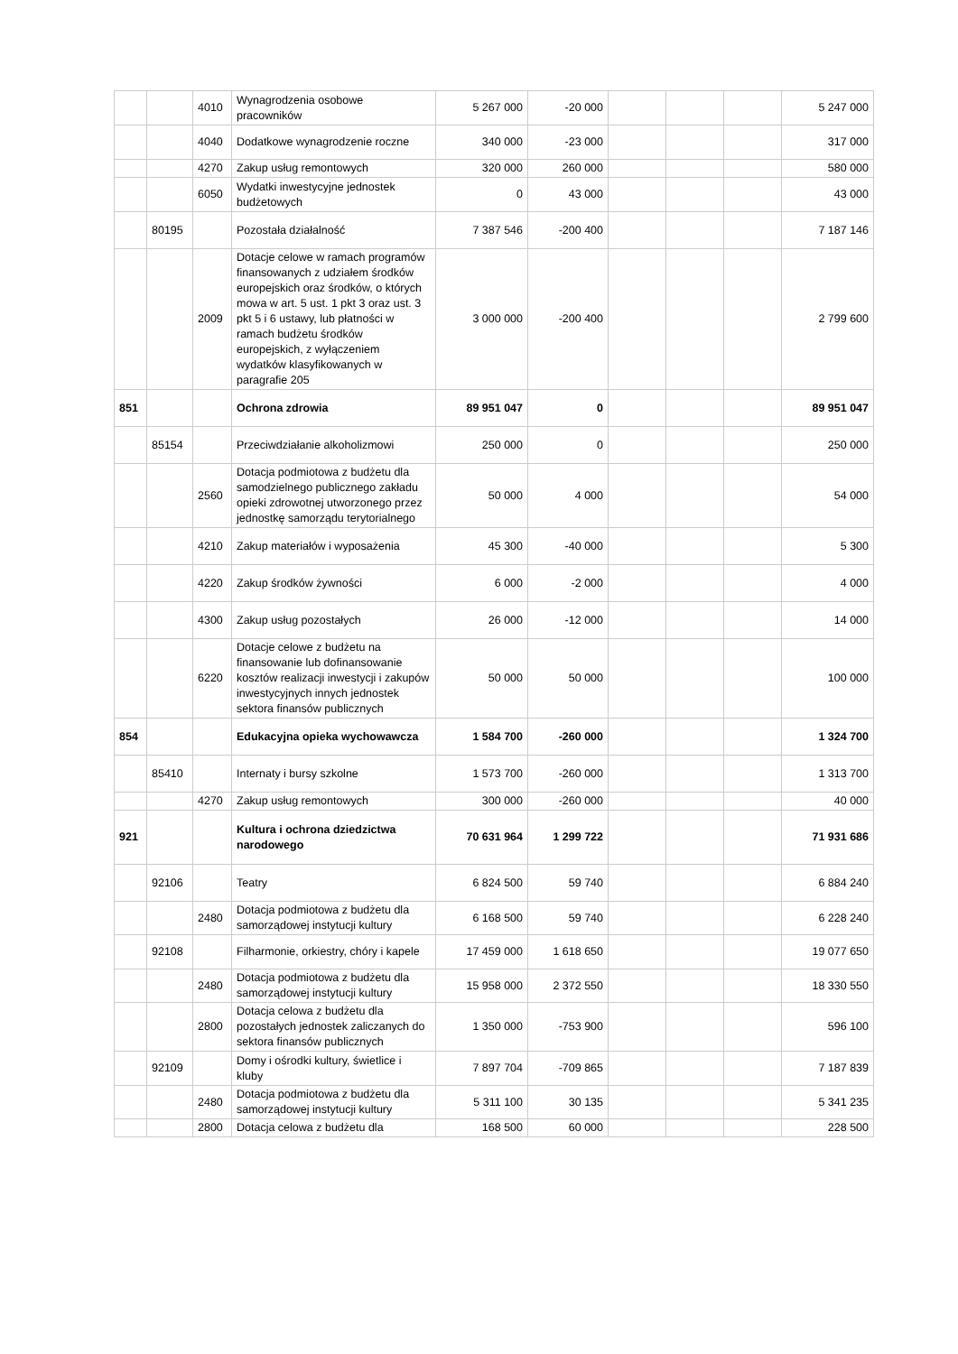| | | 4010 | Wynagrodzenia osobowe pracowników | 5 267 000 | -20 000 | | | | 5 247 000 |
| | | 4040 | Dodatkowe wynagrodzenie roczne | 340 000 | -23 000 | | | | 317 000 |
| | | 4270 | Zakup usług remontowych | 320 000 | 260 000 | | | | 580 000 |
| | | 6050 | Wydatki inwestycyjne jednostek budżetowych | 0 | 43 000 | | | | 43 000 |
| | 80195 | | Pozostała działalność | 7 387 546 | -200 400 | | | | 7 187 146 |
| | | 2009 | Dotacje celowe w ramach programów finansowanych z udziałem środków europejskich oraz środków, o których mowa w art. 5 ust. 1 pkt 3 oraz ust. 3 pkt 5 i 6 ustawy, lub płatności w ramach budżetu środków europejskich, z wyłączeniem wydatków klasyfikowanych w paragrafie 205 | 3 000 000 | -200 400 | | | | 2 799 600 |
| 851 | | | Ochrona zdrowia | 89 951 047 | 0 | | | | 89 951 047 |
| | 85154 | | Przeciwdziałanie alkoholizmowi | 250 000 | 0 | | | | 250 000 |
| | | 2560 | Dotacja podmiotowa z budżetu dla samodzielnego publicznego zakładu opieki zdrowotnej utworzonego przez jednostkę samorządu terytorialnego | 50 000 | 4 000 | | | | 54 000 |
| | | 4210 | Zakup materiałów i wyposażenia | 45 300 | -40 000 | | | | 5 300 |
| | | 4220 | Zakup środków żywności | 6 000 | -2 000 | | | | 4 000 |
| | | 4300 | Zakup usług pozostałych | 26 000 | -12 000 | | | | 14 000 |
| | | 6220 | Dotacje celowe z budżetu na finansowanie lub dofinansowanie kosztów realizacji inwestycji i zakupów inwestycyjnych innych jednostek sektora finansów publicznych | 50 000 | 50 000 | | | | 100 000 |
| 854 | | | Edukacyjna opieka wychowawcza | 1 584 700 | -260 000 | | | | 1 324 700 |
| | 85410 | | Internaty i bursy szkolne | 1 573 700 | -260 000 | | | | 1 313 700 |
| | | 4270 | Zakup usług remontowych | 300 000 | -260 000 | | | | 40 000 |
| 921 | | | Kultura i ochrona dziedzictwa narodowego | 70 631 964 | 1 299 722 | | | | 71 931 686 |
| | 92106 | | Teatry | 6 824 500 | 59 740 | | | | 6 884 240 |
| | | 2480 | Dotacja podmiotowa z budżetu dla samorządowej instytucji kultury | 6 168 500 | 59 740 | | | | 6 228 240 |
| | 92108 | | Filharmonie, orkiestry, chóry i kapele | 17 459 000 | 1 618 650 | | | | 19 077 650 |
| | | 2480 | Dotacja podmiotowa z budżetu dla samorządowej instytucji kultury | 15 958 000 | 2 372 550 | | | | 18 330 550 |
| | | 2800 | Dotacja celowa z budżetu dla pozostałych jednostek zaliczanych do sektora finansów publicznych | 1 350 000 | -753 900 | | | | 596 100 |
| | 92109 | | Domy i ośrodki kultury, świetlice i kluby | 7 897 704 | -709 865 | | | | 7 187 839 |
| | | 2480 | Dotacja podmiotowa z budżetu dla samorządowej instytucji kultury | 5 311 100 | 30 135 | | | | 5 341 235 |
| | | 2800 | Dotacja celowa z budżetu dla | 168 500 | 60 000 | | | | 228 500 |